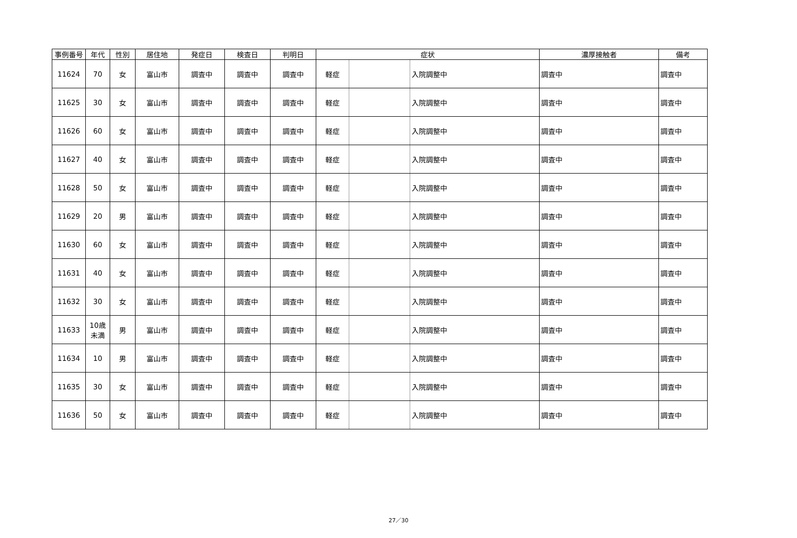| 事例番号 | 年代 | 性別 | 居住地 | 発症日 | 検査日 | 判明日 | 症状 | | | 濃厚接触者 | 備考 |
| --- | --- | --- | --- | --- | --- | --- | --- | --- | --- | --- | --- |
| 11624 | 70 | 女 | 富山市 | 調査中 | 調査中 | 調査中 | 軽症 | | 入院調整中 | 調査中 | 調査中 |
| 11625 | 30 | 女 | 富山市 | 調査中 | 調査中 | 調査中 | 軽症 | | 入院調整中 | 調査中 | 調査中 |
| 11626 | 60 | 女 | 富山市 | 調査中 | 調査中 | 調査中 | 軽症 | | 入院調整中 | 調査中 | 調査中 |
| 11627 | 40 | 女 | 富山市 | 調査中 | 調査中 | 調査中 | 軽症 | | 入院調整中 | 調査中 | 調査中 |
| 11628 | 50 | 女 | 富山市 | 調査中 | 調査中 | 調査中 | 軽症 | | 入院調整中 | 調査中 | 調査中 |
| 11629 | 20 | 男 | 富山市 | 調査中 | 調査中 | 調査中 | 軽症 | | 入院調整中 | 調査中 | 調査中 |
| 11630 | 60 | 女 | 富山市 | 調査中 | 調査中 | 調査中 | 軽症 | | 入院調整中 | 調査中 | 調査中 |
| 11631 | 40 | 女 | 富山市 | 調査中 | 調査中 | 調査中 | 軽症 | | 入院調整中 | 調査中 | 調査中 |
| 11632 | 30 | 女 | 富山市 | 調査中 | 調査中 | 調査中 | 軽症 | | 入院調整中 | 調査中 | 調査中 |
| 11633 | 10歳 未満 | 男 | 富山市 | 調査中 | 調査中 | 調査中 | 軽症 | | 入院調整中 | 調査中 | 調査中 |
| 11634 | 10 | 男 | 富山市 | 調査中 | 調査中 | 調査中 | 軽症 | | 入院調整中 | 調査中 | 調査中 |
| 11635 | 30 | 女 | 富山市 | 調査中 | 調査中 | 調査中 | 軽症 | | 入院調整中 | 調査中 | 調査中 |
| 11636 | 50 | 女 | 富山市 | 調査中 | 調査中 | 調査中 | 軽症 | | 入院調整中 | 調査中 | 調査中 |
27／30